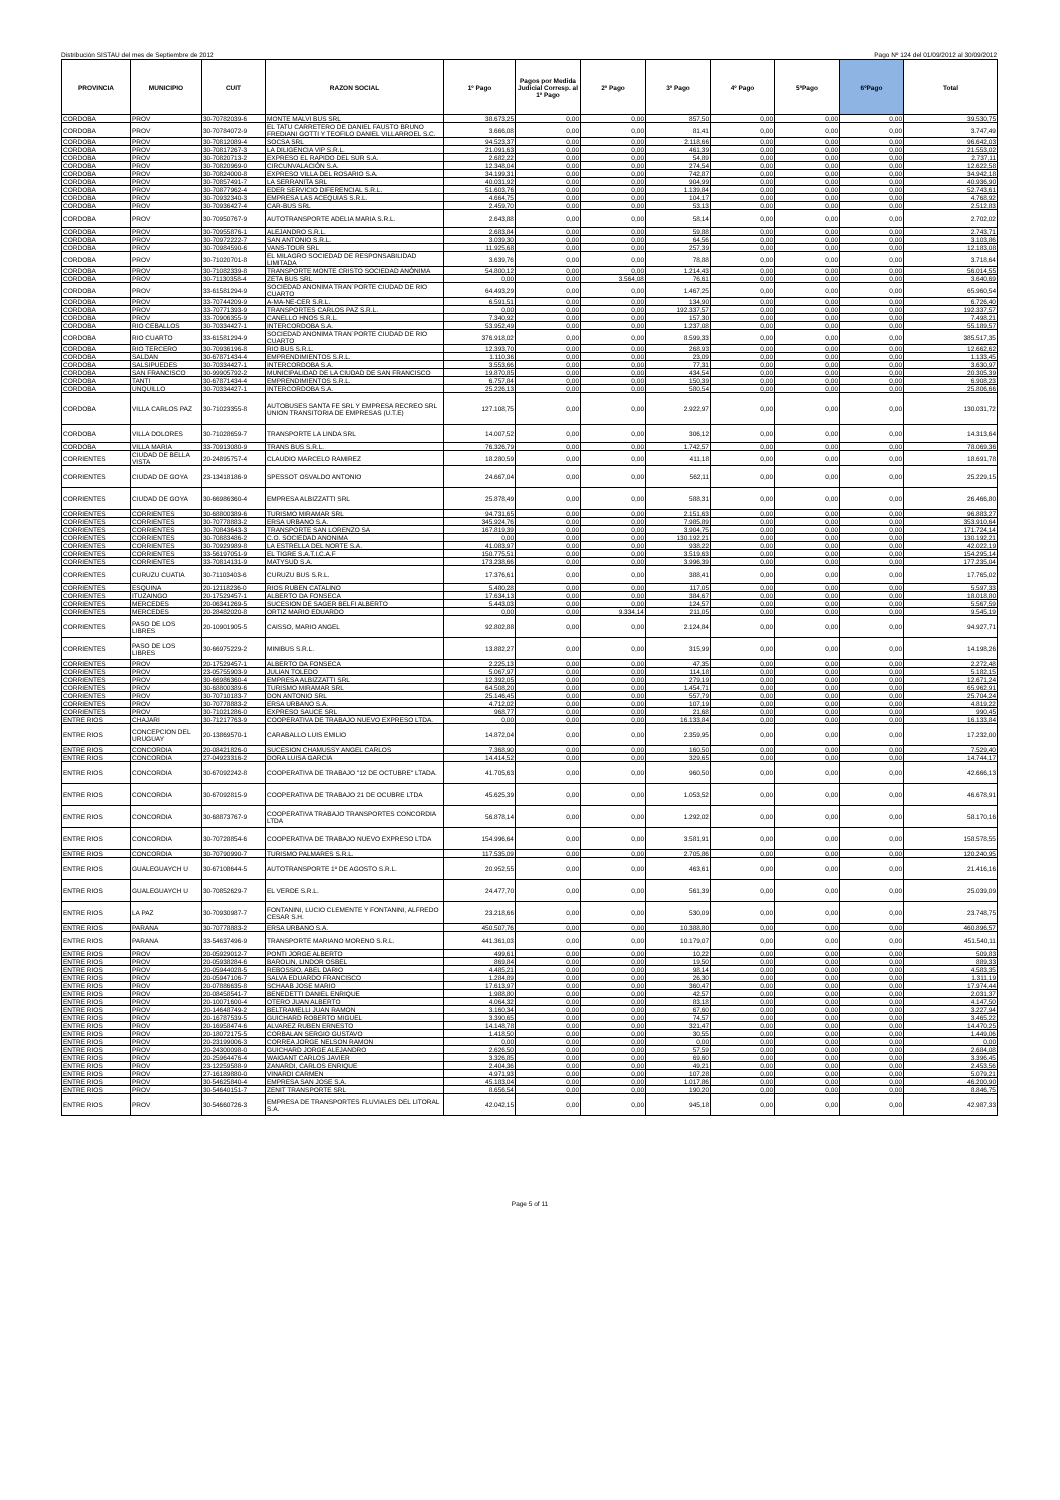Distribución SISTAU del mes de Septiembre de 2012 Pago Nº 124 del 01/09/2012 al 30/09/2012
| PROVINCIA | MUNICIPIO | CUIT | RAZON SOCIAL | 1º Pago | Pagos por Medida Judicial Corresp. al 1º Pago | 2º Pago | 3º Pago | 4º Pago | 5ºPago | 6ºPago | Total |
| --- | --- | --- | --- | --- | --- | --- | --- | --- | --- | --- | --- |
| CORDOBA | PROV | 30-70782039-6 | MONTE MALVI BUS SRL | 38.673,25 | 0,00 | 0,00 | 857,50 | 0,00 | 0,00 | 0,00 | 39.530,75 |
| CORDOBA | PROV | 30-70784072-9 | EL TATU CARRETERO DE DANIEL FAUSTO BRUNO FREDIANI GOTTI Y TEOFILO DANIEL VILLARROEL S.C. | 3.666,08 | 0,00 | 0,00 | 81,41 | 0,00 | 0,00 | 0,00 | 3.747,49 |
| CORDOBA | PROV | 30-70812089-4 | SOCSA SRL | 94.523,37 | 0,00 | 0,00 | 2.118,66 | 0,00 | 0,00 | 0,00 | 96.642,03 |
| CORDOBA | PROV | 30-70817267-3 | LA DILIGENCIA VIP S.R.L. | 21.091,63 | 0,00 | 0,00 | 461,39 | 0,00 | 0,00 | 0,00 | 21.553,02 |
| CORDOBA | PROV | 30-70820713-2 | EXPRESO EL RAPIDO DEL SUR S.A. | 2.682,22 | 0,00 | 0,00 | 54,89 | 0,00 | 0,00 | 0,00 | 2.737,11 |
| CORDOBA | PROV | 30-70820969-0 | CIRCUNVALACIÓN S.A. | 12.348,04 | 0,00 | 0,00 | 274,54 | 0,00 | 0,00 | 0,00 | 12.622,58 |
| CORDOBA | PROV | 30-70824000-8 | EXPRESO VILLA DEL ROSARIO S.A. | 34.199,31 | 0,00 | 0,00 | 742,87 | 0,00 | 0,00 | 0,00 | 34.942,18 |
| CORDOBA | PROV | 30-70857491-7 | LA SERRANITA SRL | 40.031,92 | 0,00 | 0,00 | 904,99 | 0,00 | 0,00 | 0,00 | 40.936,90 |
| CORDOBA | PROV | 30-70877962-4 | EDER SERVICIO DIFERENCIAL S.R.L. | 51.603,76 | 0,00 | 0,00 | 1.139,84 | 0,00 | 0,00 | 0,00 | 52.743,61 |
| CORDOBA | PROV | 30-70932340-3 | EMPRESA LAS ACEQUIAS S.R.L. | 4.664,75 | 0,00 | 0,00 | 104,17 | 0,00 | 0,00 | 0,00 | 4.768,92 |
| CORDOBA | PROV | 30-70936427-4 | CAR-BUS SRL | 2.459,70 | 0,00 | 0,00 | 53,13 | 0,00 | 0,00 | 0,00 | 2.512,83 |
| CORDOBA | PROV | 30-70950767-9 | AUTOTRANSPORTE ADELIA MARIA S.R.L. | 2.643,88 | 0,00 | 0,00 | 58,14 | 0,00 | 0,00 | 0,00 | 2.702,02 |
| CORDOBA | PROV | 30-70955876-1 | ALEJANDRO S.R.L. | 2.683,84 | 0,00 | 0,00 | 59,88 | 0,00 | 0,00 | 0,00 | 2.743,71 |
| CORDOBA | PROV | 30-70972222-7 | SAN ANTONIO S.R.L. | 3.039,30 | 0,00 | 0,00 | 64,56 | 0,00 | 0,00 | 0,00 | 3.103,86 |
| CORDOBA | PROV | 30-70984590-6 | VANS-TOUR SRL | 11.925,68 | 0,00 | 0,00 | 257,39 | 0,00 | 0,00 | 0,00 | 12.183,08 |
| CORDOBA | PROV | 30-71020701-8 | EL MILAGRO SOCIEDAD DE RESPONSABILIDAD LIMITADA | 3.639,76 | 0,00 | 0,00 | 78,88 | 0,00 | 0,00 | 0,00 | 3.718,64 |
| CORDOBA | PROV | 30-71082339-8 | TRANSPORTE MONTE CRISTO SOCIEDAD ANÓNIMA | 54.800,12 | 0,00 | 0,00 | 1.214,43 | 0,00 | 0,00 | 0,00 | 56.014,55 |
| CORDOBA | PROV | 30-71130358-4 | ZETA BUS SRL | 0,00 | 0,00 | 3.564,08 | 76,61 | 0,00 | 0,00 | 0,00 | 3.640,69 |
| CORDOBA | PROV | 33-61581294-9 | SOCIEDAD ANONIMA TRAN`PORTE CIUDAD DE RIO CUARTO | 64.493,29 | 0,00 | 0,00 | 1.467,25 | 0,00 | 0,00 | 0,00 | 65.960,54 |
| CORDOBA | PROV | 33-70744209-9 | A-MA-NE-CER S.R.L. | 6.591,51 | 0,00 | 0,00 | 134,90 | 0,00 | 0,00 | 0,00 | 6.726,40 |
| CORDOBA | PROV | 33-70771393-9 | TRANSPORTES CARLOS PAZ S.R.L. | 0,00 | 0,00 | 0,00 | 192.337,57 | 0,00 | 0,00 | 0,00 | 192.337,57 |
| CORDOBA | PROV | 33-70906355-9 | CANELLO HNOS S.R.L. | 7.340,92 | 0,00 | 0,00 | 157,30 | 0,00 | 0,00 | 0,00 | 7.498,21 |
| CORDOBA | RIO CEBALLOS | 30-70334427-1 | INTERCORDOBA S.A. | 53.952,49 | 0,00 | 0,00 | 1.237,08 | 0,00 | 0,00 | 0,00 | 55.189,57 |
| CORDOBA | RIO CUARTO | 33-61581294-9 | SOCIEDAD ANONIMA TRAN`PORTE CIUDAD DE RIO CUARTO | 376.918,02 | 0,00 | 0,00 | 8.599,33 | 0,00 | 0,00 | 0,00 | 385.517,35 |
| CORDOBA | RIO TERCERO | 30-70936196-8 | RIO BUS S.R.L. | 12.393,70 | 0,00 | 0,00 | 268,93 | 0,00 | 0,00 | 0,00 | 12.662,62 |
| CORDOBA | SALDAN | 30-67871434-4 | EMPRENDIMIENTOS S.R.L. | 1.110,36 | 0,00 | 0,00 | 23,09 | 0,00 | 0,00 | 0,00 | 1.133,45 |
| CORDOBA | SALSIPUEDES | 30-70334427-1 | INTERCORDOBA S.A. | 3.553,66 | 0,00 | 0,00 | 77,31 | 0,00 | 0,00 | 0,00 | 3.630,97 |
| CORDOBA | SAN FRANCISCO | 30-99905792-2 | MUNICIPALIDAD DE LA CIUDAD DE SAN FRANCISCO | 19.870,85 | 0,00 | 0,00 | 434,54 | 0,00 | 0,00 | 0,00 | 20.305,39 |
| CORDOBA | TANTI | 30-67871434-4 | EMPRENDIMIENTOS S.R.L. | 6.757,84 | 0,00 | 0,00 | 150,39 | 0,00 | 0,00 | 0,00 | 6.908,23 |
| CORDOBA | UNQUILLO | 30-70334427-1 | INTERCORDOBA S.A. | 25.226,13 | 0,00 | 0,00 | 580,54 | 0,00 | 0,00 | 0,00 | 25.806,66 |
| CORDOBA | VILLA CARLOS PAZ | 30-71023355-8 | AUTOBUSES SANTA FE SRL Y EMPRESA RECREO SRL UNION TRANSITORIA DE EMPRESAS (U.T.E) | 127.108,75 | 0,00 | 0,00 | 2.922,97 | 0,00 | 0,00 | 0,00 | 130.031,72 |
| CORDOBA | VILLA DOLORES | 30-71028659-7 | TRANSPORTE LA LINDA SRL | 14.007,52 | 0,00 | 0,00 | 306,12 | 0,00 | 0,00 | 0,00 | 14.313,64 |
| CORDOBA | VILLA MARIA | 33-70913080-9 | TRANS BUS S.R.L. | 76.326,79 | 0,00 | 0,00 | 1.742,57 | 0,00 | 0,00 | 0,00 | 78.069,36 |
| CORRIENTES | CIUDAD DE BELLA VISTA | 20-24895757-4 | CLAUDIO MARCELO RAMIREZ | 18.280,59 | 0,00 | 0,00 | 411,18 | 0,00 | 0,00 | 0,00 | 18.691,78 |
| CORRIENTES | CIUDAD DE GOYA | 23-13418186-9 | SPESSOT OSVALDO ANTONIO | 24.667,04 | 0,00 | 0,00 | 562,11 | 0,00 | 0,00 | 0,00 | 25.229,15 |
| CORRIENTES | CIUDAD DE GOYA | 30-66986360-4 | EMPRESA ALBIZZATTI SRL | 25.878,49 | 0,00 | 0,00 | 588,31 | 0,00 | 0,00 | 0,00 | 26.466,80 |
| CORRIENTES | CORRIENTES | 30-68800389-6 | TURISMO MIRAMAR SRL | 94.731,65 | 0,00 | 0,00 | 2.151,63 | 0,00 | 0,00 | 0,00 | 96.883,27 |
| CORRIENTES | CORRIENTES | 30-70778883-2 | ERSA URBANO S.A. | 345.924,76 | 0,00 | 0,00 | 7.985,89 | 0,00 | 0,00 | 0,00 | 353.910,64 |
| CORRIENTES | CORRIENTES | 30-70843643-3 | TRANSPORTE SAN LORENZO SA | 167.819,39 | 0,00 | 0,00 | 3.904,75 | 0,00 | 0,00 | 0,00 | 171.724,14 |
| CORRIENTES | CORRIENTES | 30-70883486-2 | C.O. SOCIEDAD ANONIMA | 0,00 | 0,00 | 0,00 | 130.192,21 | 0,00 | 0,00 | 0,00 | 130.192,21 |
| CORRIENTES | CORRIENTES | 30-70929989-8 | LA ESTRELLA DEL NORTE S.A. | 41.083,97 | 0,00 | 0,00 | 938,22 | 0,00 | 0,00 | 0,00 | 42.022,19 |
| CORRIENTES | CORRIENTES | 33-56197051-9 | EL TIGRE S.A.T.I.C.A.F | 150.775,51 | 0,00 | 0,00 | 3.519,63 | 0,00 | 0,00 | 0,00 | 154.295,14 |
| CORRIENTES | CORRIENTES | 33-70814131-9 | MATYSUD S.A. | 173.238,66 | 0,00 | 0,00 | 3.996,39 | 0,00 | 0,00 | 0,00 | 177.235,04 |
| CORRIENTES | CURUZU CUATIA | 30-71103403-6 | CURUZU BUS S.R.L. | 17.376,61 | 0,00 | 0,00 | 388,41 | 0,00 | 0,00 | 0,00 | 17.765,02 |
| CORRIENTES | ESQUINA | 20-12118236-0 | RIOS RUBEN CATALINO | 5.480,28 | 0,00 | 0,00 | 117,05 | 0,00 | 0,00 | 0,00 | 5.597,33 |
| CORRIENTES | ITUZAINGO | 20-17529457-1 | ALBERTO DA FONSECA | 17.634,13 | 0,00 | 0,00 | 384,67 | 0,00 | 0,00 | 0,00 | 18.018,80 |
| CORRIENTES | MERCEDES | 20-06341269-5 | SUCESION DE SAGER BELFI ALBERTO | 5.443,03 | 0,00 | 0,00 | 124,57 | 0,00 | 0,00 | 0,00 | 5.567,59 |
| CORRIENTES | MERCEDES | 20-28482020-8 | ORTIZ MARIO EDUARDO | 0,00 | 0,00 | 9.334,14 | 211,05 | 0,00 | 0,00 | 0,00 | 9.545,19 |
| CORRIENTES | PASO DE LOS LIBRES | 20-10901905-5 | CAISSO, MARIO ANGEL | 92.802,88 | 0,00 | 0,00 | 2.124,84 | 0,00 | 0,00 | 0,00 | 94.927,71 |
| CORRIENTES | PASO DE LOS LIBRES | 30-66975229-2 | MINIBUS S.R.L. | 13.882,27 | 0,00 | 0,00 | 315,99 | 0,00 | 0,00 | 0,00 | 14.198,26 |
| CORRIENTES | PROV | 20-17529457-1 | ALBERTO DA FONSECA | 2.225,13 | 0,00 | 0,00 | 47,35 | 0,00 | 0,00 | 0,00 | 2.272,48 |
| CORRIENTES | PROV | 23-05755903-9 | JULIAN TOLEDO | 5.067,97 | 0,00 | 0,00 | 114,18 | 0,00 | 0,00 | 0,00 | 5.182,15 |
| CORRIENTES | PROV | 30-66986360-4 | EMPRESA ALBIZZATTI SRL | 12.392,05 | 0,00 | 0,00 | 279,19 | 0,00 | 0,00 | 0,00 | 12.671,24 |
| CORRIENTES | PROV | 30-68800389-6 | TURISMO MIRAMAR SRL | 64.508,20 | 0,00 | 0,00 | 1.454,71 | 0,00 | 0,00 | 0,00 | 65.962,91 |
| CORRIENTES | PROV | 30-70710183-7 | DON ANTONIO SRL | 25.146,45 | 0,00 | 0,00 | 557,79 | 0,00 | 0,00 | 0,00 | 25.704,24 |
| CORRIENTES | PROV | 30-70778883-2 | ERSA URBANO S.A. | 4.712,02 | 0,00 | 0,00 | 107,19 | 0,00 | 0,00 | 0,00 | 4.819,22 |
| CORRIENTES | PROV | 30-71021286-0 | EXPRESO SAUCE SRL | 968,77 | 0,00 | 0,00 | 21,68 | 0,00 | 0,00 | 0,00 | 990,45 |
| ENTRE RIOS | CHAJARI | 30-71217763-9 | COOPERATIVA DE TRABAJO NUEVO EXPRESO LTDA. | 0,00 | 0,00 | 0,00 | 16.133,84 | 0,00 | 0,00 | 0,00 | 16.133,84 |
| ENTRE RIOS | CONCEPCION DEL URUGUAY | 20-13869570-1 | CARABALLO LUIS EMILIO | 14.872,04 | 0,00 | 0,00 | 2.359,95 | 0,00 | 0,00 | 0,00 | 17.232,00 |
| ENTRE RIOS | CONCORDIA | 20-08421826-0 | SUCESION CHAMUSSY ANGEL CARLOS | 7.368,90 | 0,00 | 0,00 | 160,50 | 0,00 | 0,00 | 0,00 | 7.529,40 |
| ENTRE RIOS | CONCORDIA | 27-04923316-2 | DORA LUISA GARCIA | 14.414,52 | 0,00 | 0,00 | 329,65 | 0,00 | 0,00 | 0,00 | 14.744,17 |
| ENTRE RIOS | CONCORDIA | 30-67092242-8 | COOPERATIVA DE TRABAJO "12 DE OCTUBRE" LTADA. | 41.705,63 | 0,00 | 0,00 | 960,50 | 0,00 | 0,00 | 0,00 | 42.666,13 |
| ENTRE RIOS | CONCORDIA | 30-67092815-9 | COOPERATIVA DE TRABAJO 21 DE OCUBRE LTDA | 45.625,39 | 0,00 | 0,00 | 1.053,52 | 0,00 | 0,00 | 0,00 | 46.678,91 |
| ENTRE RIOS | CONCORDIA | 30-68873767-9 | COOPERATIVA TRABAJO TRANSPORTES CONCORDIA LTDA | 56.878,14 | 0,00 | 0,00 | 1.292,02 | 0,00 | 0,00 | 0,00 | 58.170,16 |
| ENTRE RIOS | CONCORDIA | 30-70728854-6 | COOPERATIVA DE TRABAJO NUEVO EXPRESO LTDA | 154.996,64 | 0,00 | 0,00 | 3.581,91 | 0,00 | 0,00 | 0,00 | 158.578,55 |
| ENTRE RIOS | CONCORDIA | 30-70790990-7 | TURISMO PALMARES S.R.L. | 117.535,09 | 0,00 | 0,00 | 2.705,86 | 0,00 | 0,00 | 0,00 | 120.240,95 |
| ENTRE RIOS | GUALEGUAYCH U | 30-67108644-5 | AUTOTRANSPORTE 1º DE AGOSTO S.R.L. | 20.952,55 | 0,00 | 0,00 | 463,61 | 0,00 | 0,00 | 0,00 | 21.416,16 |
| ENTRE RIOS | GUALEGUAYCH U | 30-70852629-7 | EL VERDE S.R.L. | 24.477,70 | 0,00 | 0,00 | 561,39 | 0,00 | 0,00 | 0,00 | 25.039,09 |
| ENTRE RIOS | LA PAZ | 30-70930987-7 | FONTANINI, LUCIO CLEMENTE Y FONTANINI, ALFREDO CESAR S.H. | 23.218,66 | 0,00 | 0,00 | 530,09 | 0,00 | 0,00 | 0,00 | 23.748,75 |
| ENTRE RIOS | PARANA | 30-70778883-2 | ERSA URBANO S.A. | 450.507,76 | 0,00 | 0,00 | 10.388,80 | 0,00 | 0,00 | 0,00 | 460.896,57 |
| ENTRE RIOS | PARANA | 33-54637496-9 | TRANSPORTE MARIANO MORENO S.R.L. | 441.361,03 | 0,00 | 0,00 | 10.179,07 | 0,00 | 0,00 | 0,00 | 451.540,11 |
| ENTRE RIOS | PROV | 20-05929012-7 | PONTI JORGE ALBERTO | 499,61 | 0,00 | 0,00 | 10,22 | 0,00 | 0,00 | 0,00 | 509,83 |
| ENTRE RIOS | PROV | 20-05938284-6 | BAROLIN, LINDOR OSBEL | 869,84 | 0,00 | 0,00 | 19,50 | 0,00 | 0,00 | 0,00 | 889,33 |
| ENTRE RIOS | PROV | 20-05944028-5 | REBOSSIO, ABEL DARIO | 4.485,21 | 0,00 | 0,00 | 98,14 | 0,00 | 0,00 | 0,00 | 4.583,35 |
| ENTRE RIOS | PROV | 20-05947106-7 | SALVA EDUARDO FRANCISCO | 1.284,89 | 0,00 | 0,00 | 26,30 | 0,00 | 0,00 | 0,00 | 1.311,19 |
| ENTRE RIOS | PROV | 20-07886635-8 | SCHAAB JOSE MARIO | 17.613,97 | 0,00 | 0,00 | 360,47 | 0,00 | 0,00 | 0,00 | 17.974,44 |
| ENTRE RIOS | PROV | 20-08458541-7 | BENEDETTI DANIEL ENRIQUE | 1.988,80 | 0,00 | 0,00 | 42,57 | 0,00 | 0,00 | 0,00 | 2.031,37 |
| ENTRE RIOS | PROV | 20-10071600-4 | OTERO JUAN ALBERTO | 4.064,32 | 0,00 | 0,00 | 83,18 | 0,00 | 0,00 | 0,00 | 4.147,50 |
| ENTRE RIOS | PROV | 20-14648749-2 | BELTRAMELLI JUAN RAMON | 3.160,34 | 0,00 | 0,00 | 67,60 | 0,00 | 0,00 | 0,00 | 3.227,94 |
| ENTRE RIOS | PROV | 20-16787539-5 | GUICHARD ROBERTO MIGUEL | 3.390,65 | 0,00 | 0,00 | 74,57 | 0,00 | 0,00 | 0,00 | 3.465,22 |
| ENTRE RIOS | PROV | 20-16958474-6 | ALVAREZ RUBEN ERNESTO | 14.148,78 | 0,00 | 0,00 | 321,47 | 0,00 | 0,00 | 0,00 | 14.470,25 |
| ENTRE RIOS | PROV | 20-18072175-5 | CORBALAN SERGIO GUSTAVO | 1.418,50 | 0,00 | 0,00 | 30,55 | 0,00 | 0,00 | 0,00 | 1.449,06 |
| ENTRE RIOS | PROV | 20-23199006-3 | CORREA JORGE NELSON RAMON | 0,00 | 0,00 | 0,00 | 0,00 | 0,00 | 0,00 | 0,00 | 0,00 |
| ENTRE RIOS | PROV | 20-24300098-0 | GUICHARD JORGE ALEJANDRO | 2.626,50 | 0,00 | 0,00 | 57,59 | 0,00 | 0,00 | 0,00 | 2.684,08 |
| ENTRE RIOS | PROV | 20-25964476-4 | WAIGANT CARLOS JAVIER | 3.326,85 | 0,00 | 0,00 | 69,60 | 0,00 | 0,00 | 0,00 | 3.396,45 |
| ENTRE RIOS | PROV | 23-12259588-9 | ZANARDI, CARLOS ENRIQUE | 2.404,36 | 0,00 | 0,00 | 49,21 | 0,00 | 0,00 | 0,00 | 2.453,56 |
| ENTRE RIOS | PROV | 27-16189880-0 | VINARDI CARMEN | 4.971,93 | 0,00 | 0,00 | 107,28 | 0,00 | 0,00 | 0,00 | 5.079,21 |
| ENTRE RIOS | PROV | 30-54625840-4 | EMPRESA SAN JOSE S.A. | 45.183,04 | 0,00 | 0,00 | 1.017,86 | 0,00 | 0,00 | 0,00 | 46.200,90 |
| ENTRE RIOS | PROV | 30-54640151-7 | ZENIT TRANSPORTE SRL | 8.656,54 | 0,00 | 0,00 | 190,20 | 0,00 | 0,00 | 0,00 | 8.846,75 |
| ENTRE RIOS | PROV | 30-54660726-3 | EMPRESA DE TRANSPORTES FLUVIALES DEL LITORAL S.A. | 42.042,15 | 0,00 | 0,00 | 945,18 | 0,00 | 0,00 | 0,00 | 42.987,33 |
Page 5 of 11